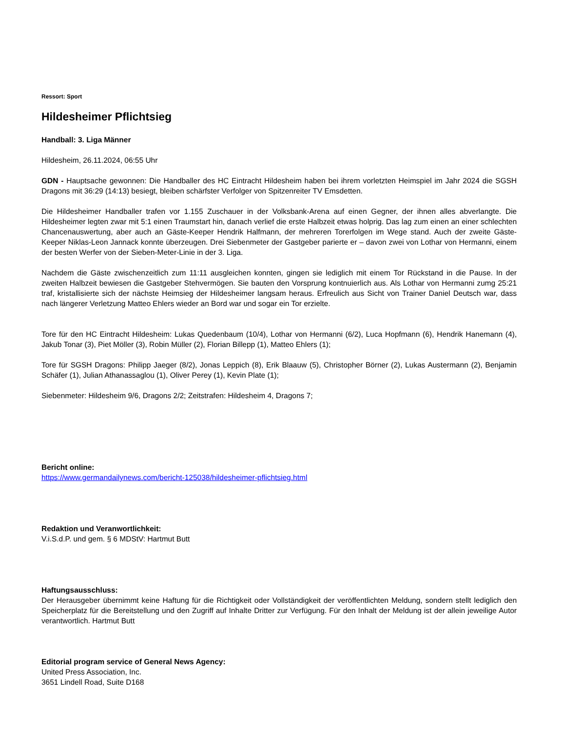Ressort: Sport
Hildesheimer Pflichtsieg
Handball: 3. Liga Männer
Hildesheim, 26.11.2024, 06:55 Uhr
GDN - Hauptsache gewonnen: Die Handballer des HC Eintracht Hildesheim haben bei ihrem vorletzten Heimspiel im Jahr 2024 die SGSH Dragons mit 36:29 (14:13) besiegt, bleiben schärfster Verfolger von Spitzenreiter TV Emsdetten.
Die Hildesheimer Handballer trafen vor 1.155 Zuschauer in der Volksbank-Arena auf einen Gegner, der ihnen alles abverlangte. Die Hildesheimer legten zwar mit 5:1 einen Traumstart hin, danach verlief die erste Halbzeit etwas holprig. Das lag zum einen an einer schlechten Chancenauswertung, aber auch an Gäste-Keeper Hendrik Halfmann, der mehreren Torerfolgen im Wege stand. Auch der zweite Gäste-Keeper Niklas-Leon Jannack konnte überzeugen. Drei Siebenmeter der Gastgeber parierte er – davon zwei von Lothar von Hermanni, einem der besten Werfer von der Sieben-Meter-Linie in der 3. Liga.
Nachdem die Gäste zwischenzeitlich zum 11:11 ausgleichen konnten, gingen sie lediglich mit einem Tor Rückstand in die Pause. In der zweiten Halbzeit bewiesen die Gastgeber Stehvermögen. Sie bauten den Vorsprung kontnuierlich aus. Als Lothar von Hermanni zumg 25:21 traf, kristallisierte sich der nächste Heimsieg der Hildesheimer langsam heraus. Erfreulich aus Sicht von Trainer Daniel Deutsch war, dass nach längerer Verletzung Matteo Ehlers wieder an Bord war und sogar ein Tor erzielte.
Tore für den HC Eintracht Hildesheim: Lukas Quedenbaum (10/4), Lothar von Hermanni (6/2), Luca Hopfmann (6), Hendrik Hanemann (4), Jakub Tonar (3), Piet Möller (3), Robin Müller (2), Florian Billepp (1), Matteo Ehlers (1);
Tore für SGSH Dragons: Philipp Jaeger (8/2), Jonas Leppich (8), Erik Blaauw (5), Christopher Börner (2), Lukas Austermann (2), Benjamin Schäfer (1), Julian Athanassaglou (1), Oliver Perey (1), Kevin Plate (1);
Siebenmeter: Hildesheim 9/6, Dragons 2/2; Zeitstrafen: Hildesheim 4, Dragons 7;
Bericht online:
https://www.germandailynews.com/bericht-125038/hildesheimer-pflichtsieg.html
Redaktion und Veranwortlichkeit:
V.i.S.d.P. und gem. § 6 MDStV: Hartmut Butt
Haftungsausschluss:
Der Herausgeber übernimmt keine Haftung für die Richtigkeit oder Vollständigkeit der veröffentlichten Meldung, sondern stellt lediglich den Speicherplatz für die Bereitstellung und den Zugriff auf Inhalte Dritter zur Verfügung. Für den Inhalt der Meldung ist der allein jeweilige Autor verantwortlich. Hartmut Butt
Editorial program service of General News Agency:
United Press Association, Inc.
3651 Lindell Road, Suite D168